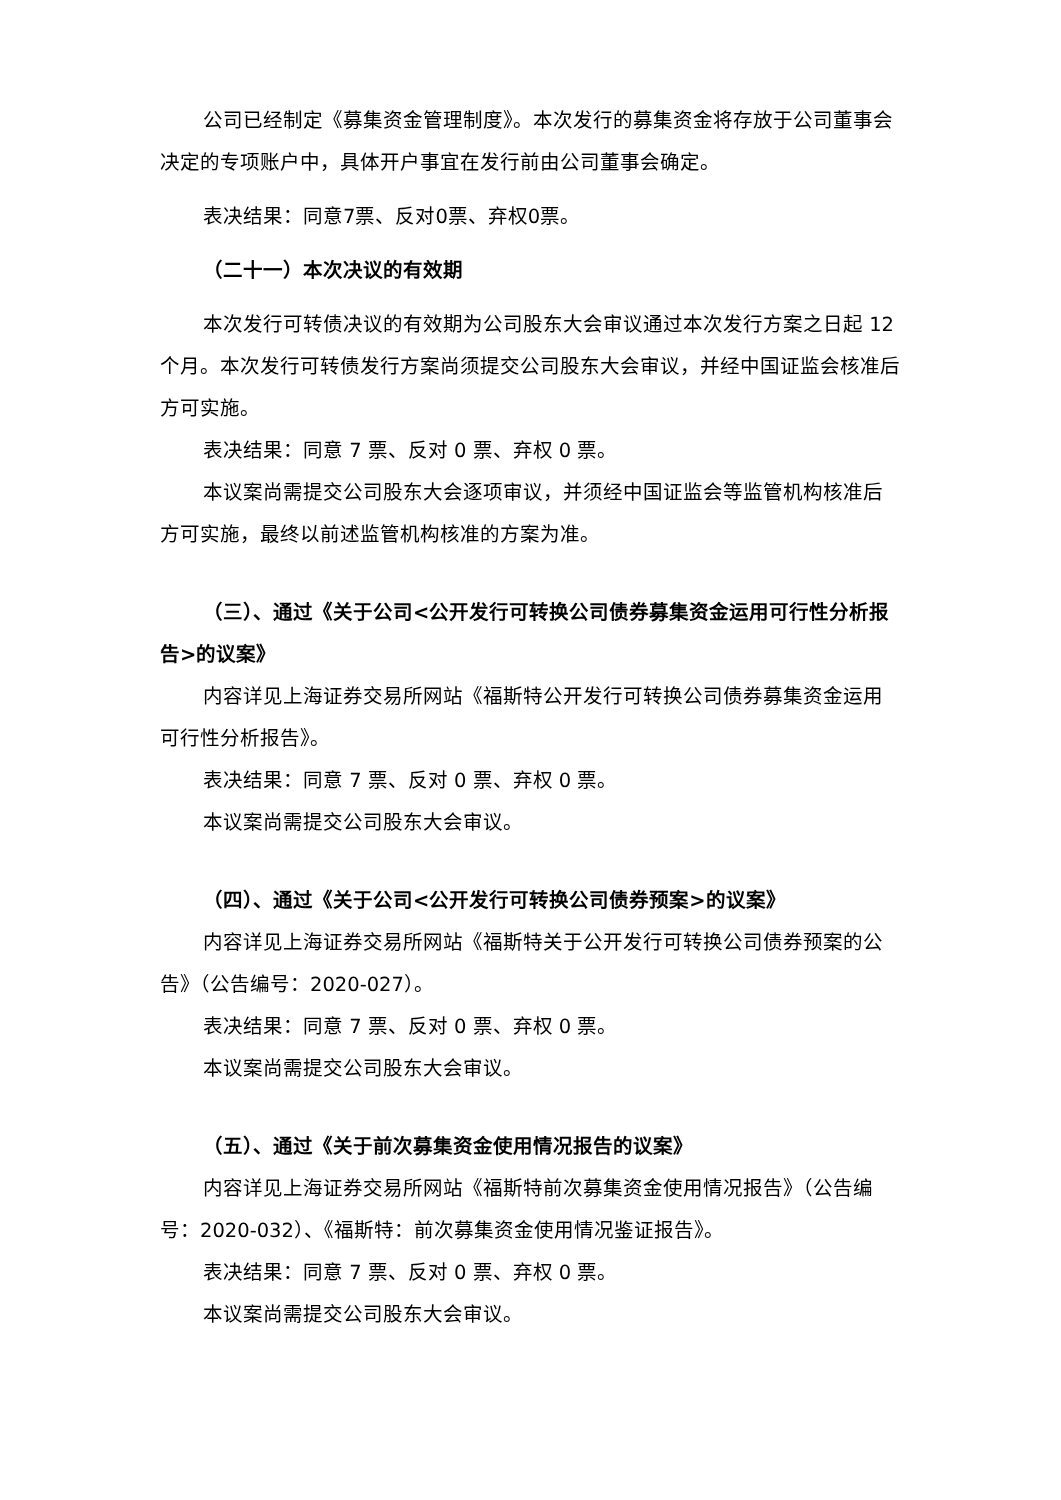公司已经制定《募集资金管理制度》。本次发行的募集资金将存放于公司董事会决定的专项账户中，具体开户事宜在发行前由公司董事会确定。
表决结果：同意7票、反对0票、弃权0票。
（二十一）本次决议的有效期
本次发行可转债决议的有效期为公司股东大会审议通过本次发行方案之日起 12 个月。本次发行可转债发行方案尚须提交公司股东大会审议，并经中国证监会核准后方可实施。
表决结果：同意 7 票、反对 0 票、弃权 0 票。
本议案尚需提交公司股东大会逐项审议，并须经中国证监会等监管机构核准后方可实施，最终以前述监管机构核准的方案为准。
（三）、通过《关于公司<公开发行可转换公司债券募集资金运用可行性分析报告>的议案》
内容详见上海证券交易所网站《福斯特公开发行可转换公司债券募集资金运用可行性分析报告》。
表决结果：同意 7 票、反对 0 票、弃权 0 票。
本议案尚需提交公司股东大会审议。
（四）、通过《关于公司<公开发行可转换公司债券预案>的议案》
内容详见上海证券交易所网站《福斯特关于公开发行可转换公司债券预案的公告》（公告编号：2020-027）。
表决结果：同意 7 票、反对 0 票、弃权 0 票。
本议案尚需提交公司股东大会审议。
（五）、通过《关于前次募集资金使用情况报告的议案》
内容详见上海证券交易所网站《福斯特前次募集资金使用情况报告》（公告编号：2020-032）、《福斯特：前次募集资金使用情况鉴证报告》。
表决结果：同意 7 票、反对 0 票、弃权 0 票。
本议案尚需提交公司股东大会审议。